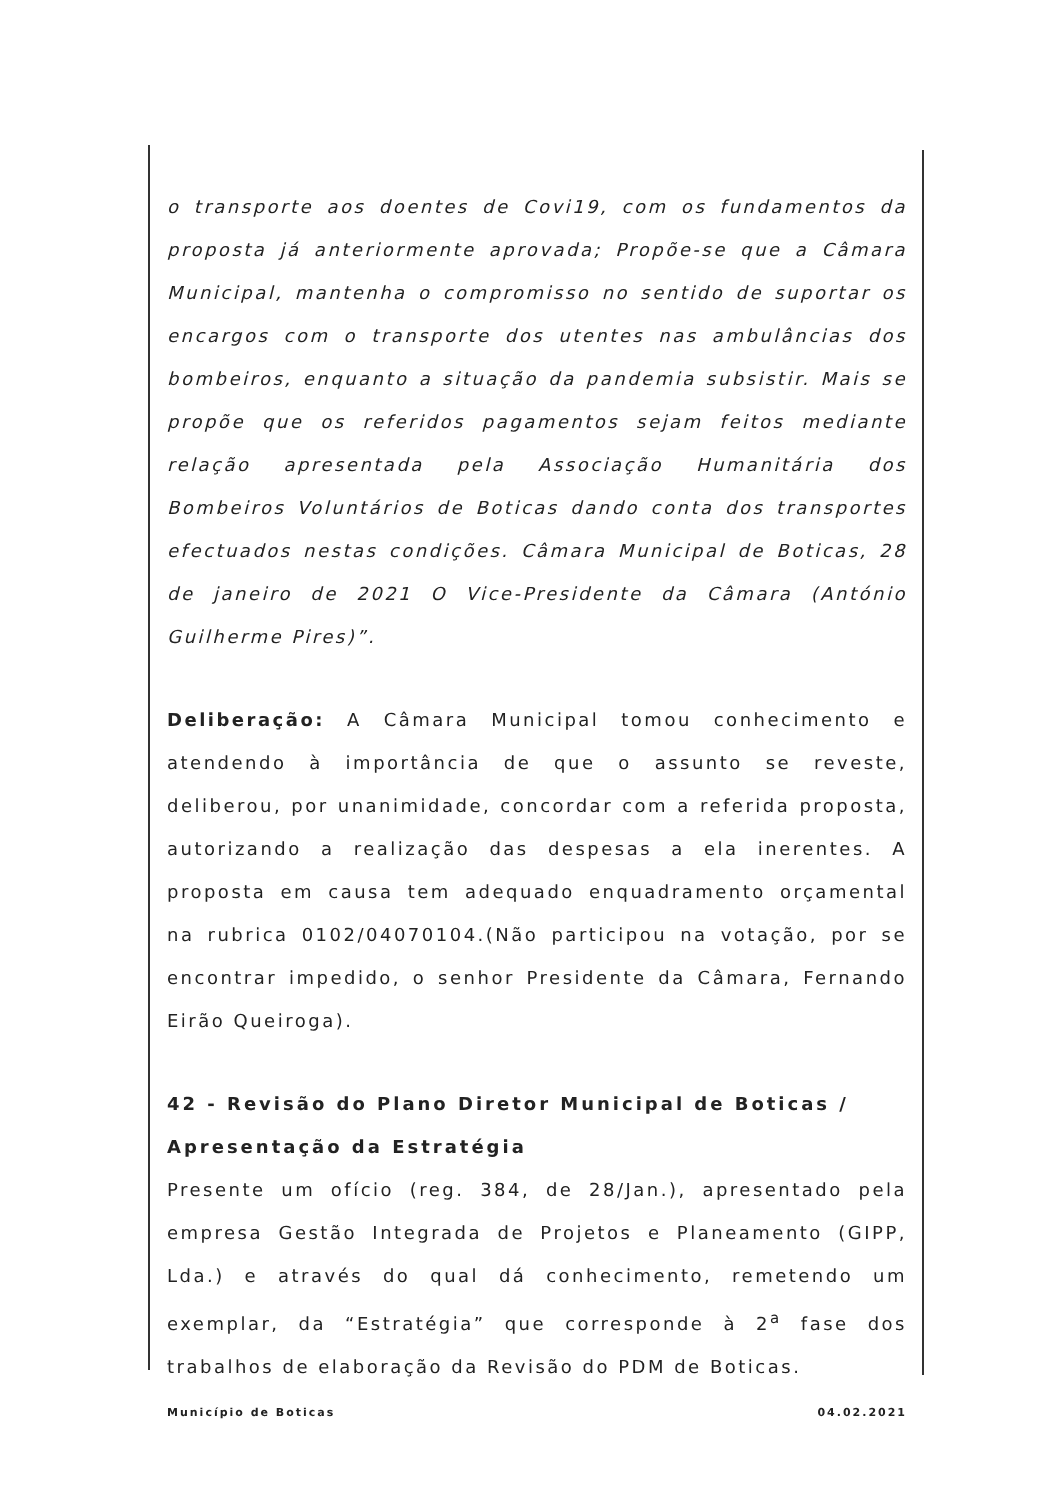o transporte aos doentes de Covi19, com os fundamentos da proposta já anteriormente aprovada; Propõe-se que a Câmara Municipal, mantenha o compromisso no sentido de suportar os encargos com o transporte dos utentes nas ambulâncias dos bombeiros, enquanto a situação da pandemia subsistir. Mais se propõe que os referidos pagamentos sejam feitos mediante relação apresentada pela Associação Humanitária dos Bombeiros Voluntários de Boticas dando conta dos transportes efectuados nestas condições. Câmara Municipal de Boticas, 28 de janeiro de 2021 O Vice-Presidente da Câmara (António Guilherme Pires)”.
Deliberação: A Câmara Municipal tomou conhecimento e atendendo à importância de que o assunto se reveste, deliberou, por unanimidade, concordar com a referida proposta, autorizando a realização das despesas a ela inerentes. A proposta em causa tem adequado enquadramento orçamental na rubrica 0102/04070104.(Não participou na votação, por se encontrar impedido, o senhor Presidente da Câmara, Fernando Eirão Queiroga).
42 - Revisão do Plano Diretor Municipal de Boticas / Apresentação da Estratégia
Presente um ofício (reg. 384, de 28/Jan.), apresentado pela empresa Gestão Integrada de Projetos e Planeamento (GIPP, Lda.) e através do qual dá conhecimento, remetendo um exemplar, da “Estratégia” que corresponde à 2<sup>a</sup> fase dos trabalhos de elaboração da Revisão do PDM de Boticas.
Município de Boticas 04.02.2021